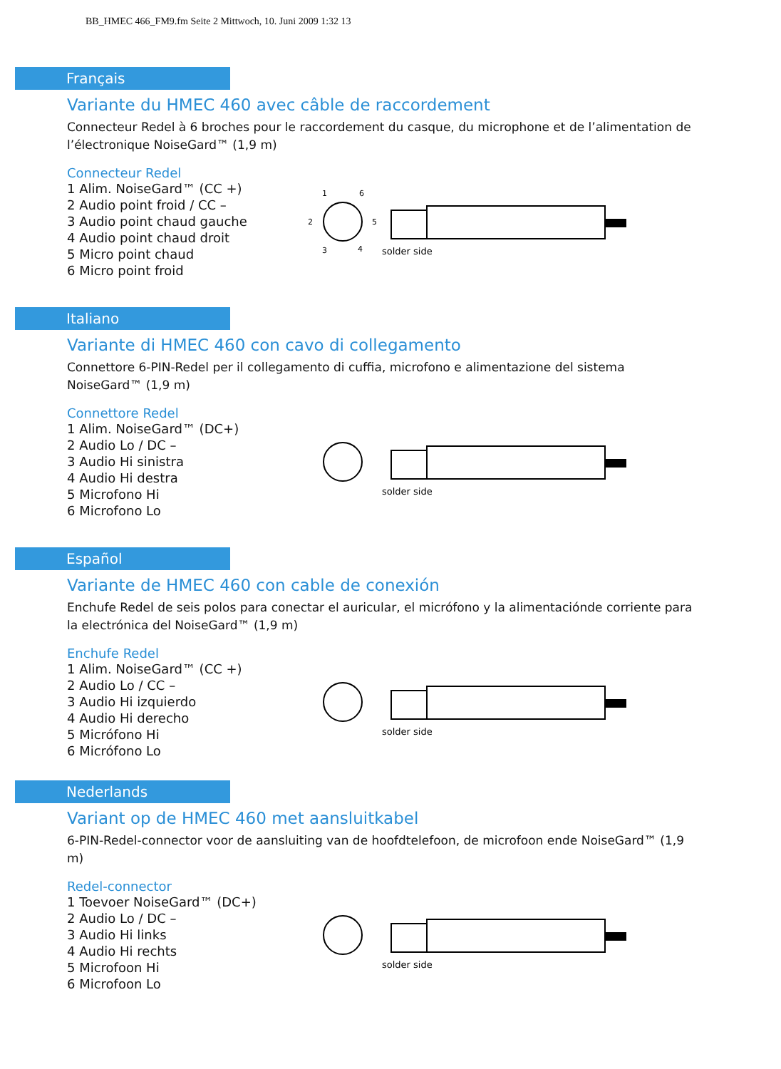BB_HMEC 466_FM9.fm Seite 2 Mittwoch, 10. Juni 2009 1:32 13
Français
Variante du HMEC 460 avec câble de raccordement
Connecteur Redel à 6 broches pour le raccordement du casque, du microphone et de l’alimentation de l’électronique NoiseGard™ (1,9 m)
Connecteur Redel
1 Alim. NoiseGard™ (CC +)
2 Audio point froid / CC –
3 Audio point chaud gauche
4 Audio point chaud droit
5 Micro point chaud
6 Micro point froid
1
6
2
5
3
4
solder side
Italiano
Variante di HMEC 460 con cavo di collegamento
Connettore 6-PIN-Redel per il collegamento di cuffia, microfono e alimentazione del sistema NoiseGard™ (1,9 m)
Connettore Redel
1 Alim. NoiseGard™ (DC+)
2 Audio Lo / DC –
3 Audio Hi sinistra
4 Audio Hi destra
5 Microfono Hi
6 Microfono Lo
solder side
Español
Variante de HMEC 460 con cable de conexión
Enchufe Redel de seis polos para conectar el auricular, el micrófono y la alimentaciónde corriente para la electrónica del NoiseGard™ (1,9 m)
Enchufe Redel
1 Alim. NoiseGard™ (CC +)
2 Audio Lo / CC –
3 Audio Hi izquierdo
4 Audio Hi derecho
5 Micrófono Hi
6 Micrófono Lo
solder side
Nederlands
Variant op de HMEC 460 met aansluitkabel
6-PIN-Redel-connector voor de aansluiting van de hoofdtelefoon, de microfoon ende NoiseGard™ (1,9 m)
Redel-connector
1 Toevoer NoiseGard™ (DC+)
2 Audio Lo / DC –
3 Audio Hi links
4 Audio Hi rechts
5 Microfoon Hi
6 Microfoon Lo
solder side